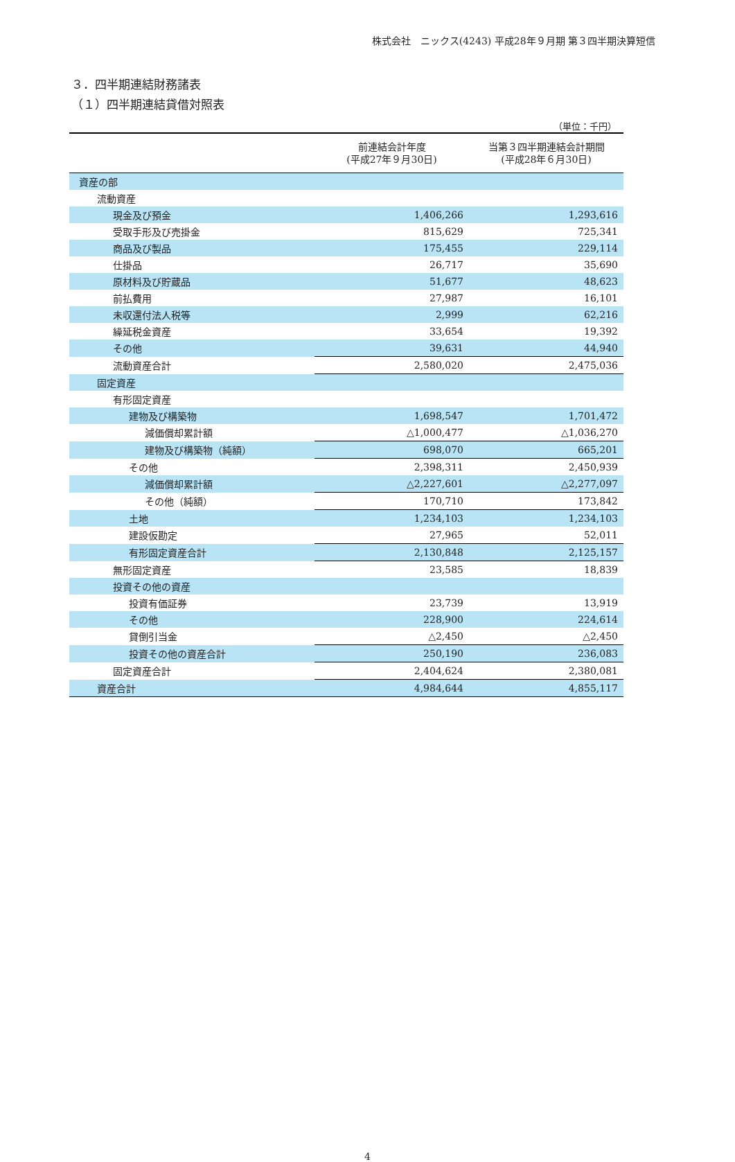株式会社　ニックス(4243) 平成28年９月期 第３四半期決算短信
３．四半期連結財務諸表
（１）四半期連結貸借対照表
（単位：千円）
| | 前連結会計年度 (平成27年９月30日) | 当第３四半期連結会計期間 (平成28年６月30日) |
| --- | --- | --- |
| 資産の部 | | |
| 流動資産 | | |
| 現金及び預金 | 1,406,266 | 1,293,616 |
| 受取手形及び売掛金 | 815,629 | 725,341 |
| 商品及び製品 | 175,455 | 229,114 |
| 仕掛品 | 26,717 | 35,690 |
| 原材料及び貯蔵品 | 51,677 | 48,623 |
| 前払費用 | 27,987 | 16,101 |
| 未収還付法人税等 | 2,999 | 62,216 |
| 繰延税金資産 | 33,654 | 19,392 |
| その他 | 39,631 | 44,940 |
| 流動資産合計 | 2,580,020 | 2,475,036 |
| 固定資産 | | |
| 有形固定資産 | | |
| 建物及び構築物 | 1,698,547 | 1,701,472 |
| 減価償却累計額 | △1,000,477 | △1,036,270 |
| 建物及び構築物（純額） | 698,070 | 665,201 |
| その他 | 2,398,311 | 2,450,939 |
| 減価償却累計額 | △2,227,601 | △2,277,097 |
| その他（純額） | 170,710 | 173,842 |
| 土地 | 1,234,103 | 1,234,103 |
| 建設仮勘定 | 27,965 | 52,011 |
| 有形固定資産合計 | 2,130,848 | 2,125,157 |
| 無形固定資産 | 23,585 | 18,839 |
| 投資その他の資産 | | |
| 投資有価証券 | 23,739 | 13,919 |
| その他 | 228,900 | 224,614 |
| 貸倒引当金 | △2,450 | △2,450 |
| 投資その他の資産合計 | 250,190 | 236,083 |
| 固定資産合計 | 2,404,624 | 2,380,081 |
| 資産合計 | 4,984,644 | 4,855,117 |
4